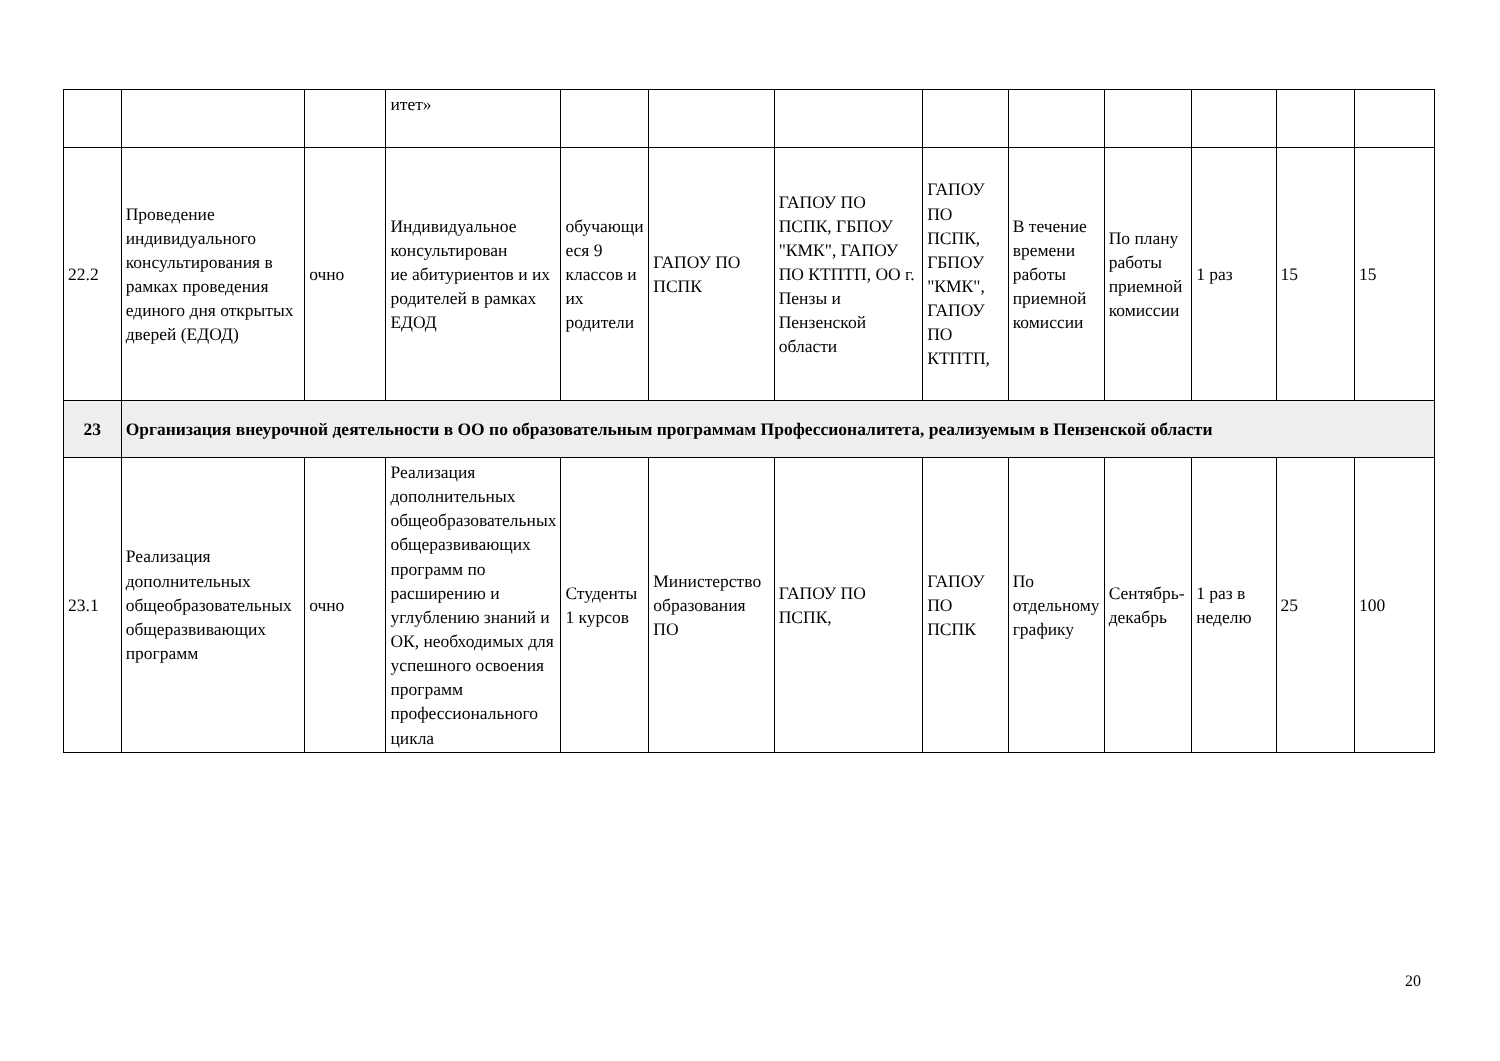| | | | итет» | | | | | | | | | |
| 22.2 | Проведение индивидуального консультирования в рамках проведения единого дня открытых дверей (ЕДОД) | очно | Индивидуальное консультирован ие абитуриентов и их родителей в рамках ЕДОД | обучающи еся 9 классов и их родители | ГАПОУ ПО ПСПК | ГАПОУ ПО ПСПК, ГБПОУ "КМК", ГАПОУ ПО КТПТП, ОО г. Пензы и Пензенской области | ГАПОУ ПО ПСПК, ГБПОУ "КМК", ГАПОУ ПО КТПТП, | В течение времени работы приемной комиссии | По плану работы приемной комиссии | 1 раз | 15 | 15 |
| 23 | Организация внеурочной деятельности в ОО по образовательным программам Профессионалитета, реализуемым в Пензенской области | | | | | | | | | | | |
| 23.1 | Реализация дополнительных общеобразовательных общеразвивающих программ | очно | Реализация дополнительных общеобразовательных общеразвивающих программ по расширению и углублению знаний и ОК, необходимых для успешного освоения программ профессионального цикла | Студенты 1 курсов | Министерство образования ПО | ГАПОУ ПО ПСПК, | ГАПОУ ПО ПСПК | По отдельному графику | Сентябрь-декабрь | 1 раз в неделю | 25 | 100 |
20